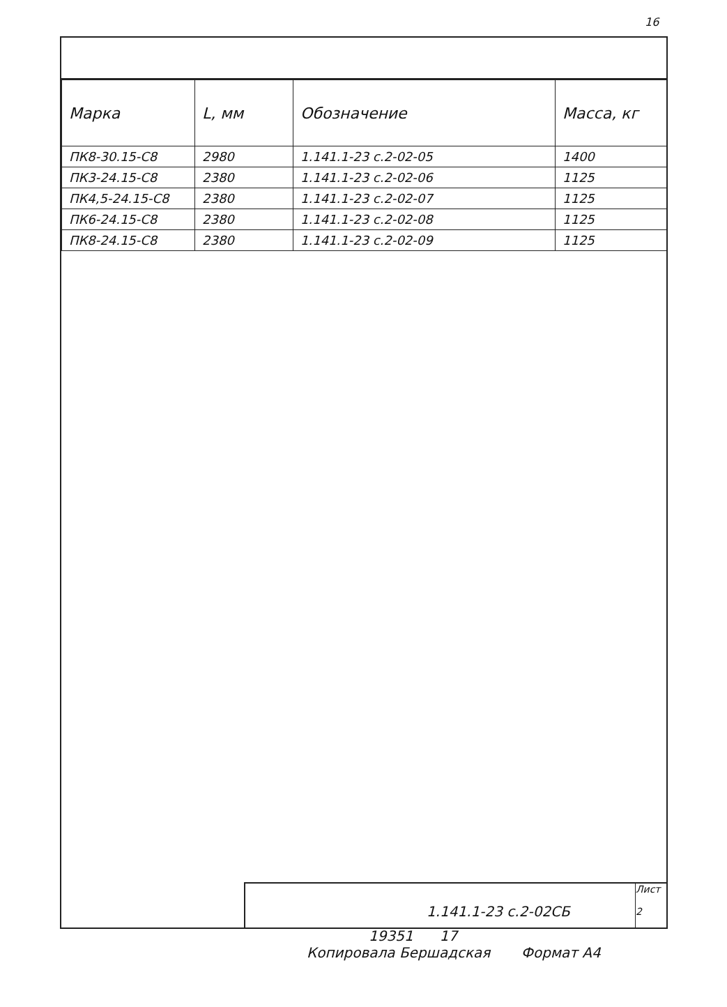16
| Марка | L, мм | Обозначение | Масса, кг |
| --- | --- | --- | --- |
| ПК8-30.15-С8 | 2980 | 1.141.1-23 с.2-02-05 | 1400 |
| ПК3-24.15-С8 | 2380 | 1.141.1-23 с.2-02-06 | 1125 |
| ПК4,5-24.15-С8 | 2380 | 1.141.1-23 с.2-02-07 | 1125 |
| ПК6-24.15-С8 | 2380 | 1.141.1-23 с.2-02-08 | 1125 |
| ПК8-24.15-С8 | 2380 | 1.141.1-23 с.2-02-09 | 1125 |
1.141.1-23 с.2-02СБ
Лист
2
19351 17
Копировала Бершадская Формат А4